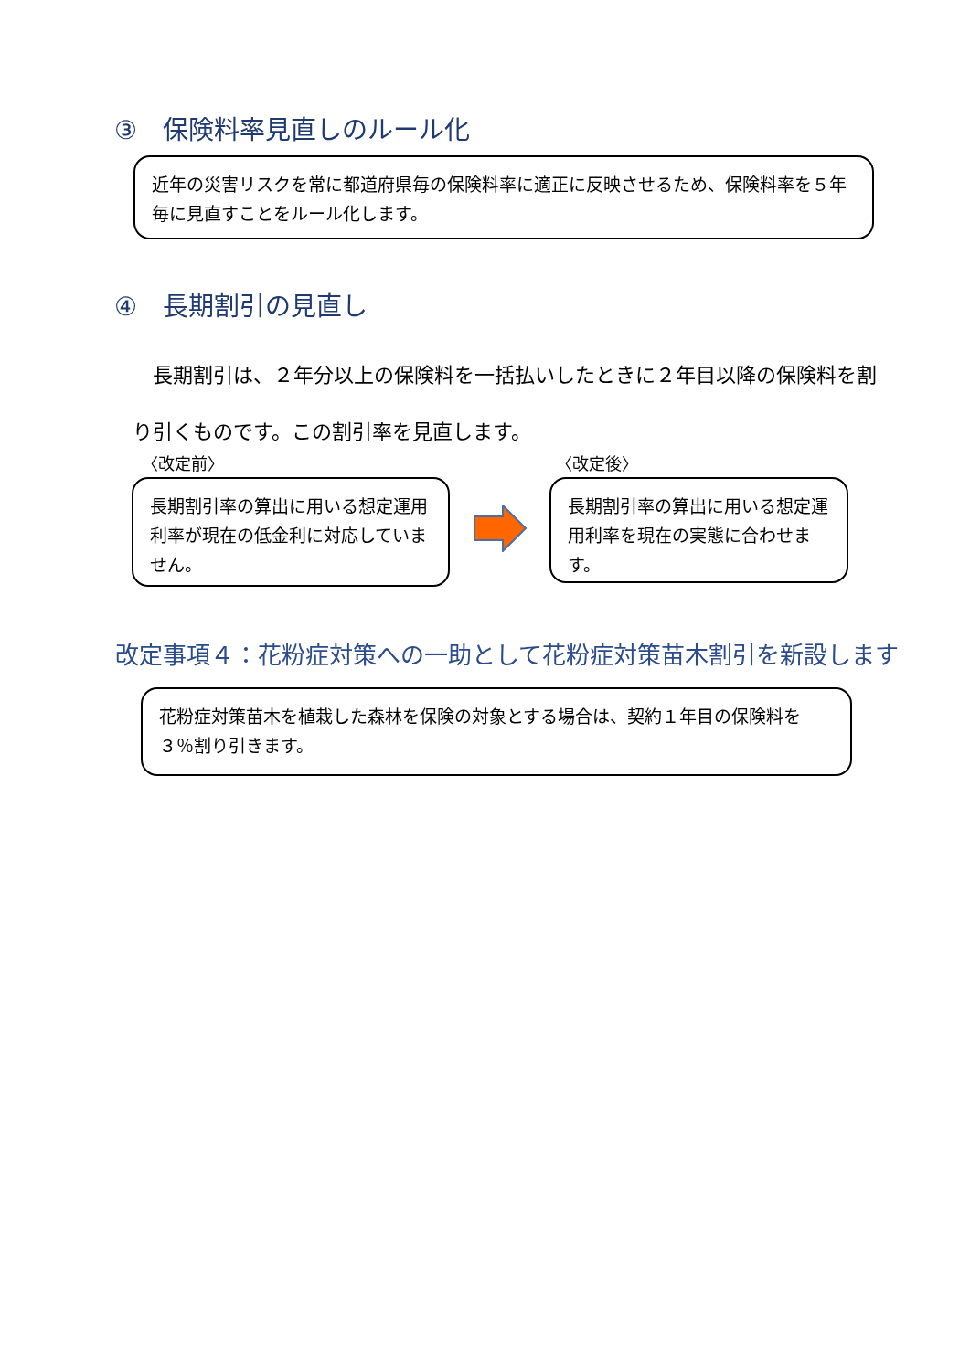③　保険料率見直しのルール化
近年の災害リスクを常に都道府県毎の保険料率に適正に反映させるため、保険料率を５年毎に見直すことをルール化します。
④　長期割引の見直し
　長期割引は、２年分以上の保険料を一括払いしたときに２年目以降の保険料を割り引くものです。この割引率を見直します。
〈改定前〉 〈改定後〉
長期割引率の算出に用いる想定運用利率が現在の低金利に対応していません。
長期割引率の算出に用いる想定運用利率を現在の実態に合わせます。
改定事項４：花粉症対策への一助として花粉症対策苗木割引を新設します
花粉症対策苗木を植栽した森林を保険の対象とする場合は、契約１年目の保険料を３％割り引きます。